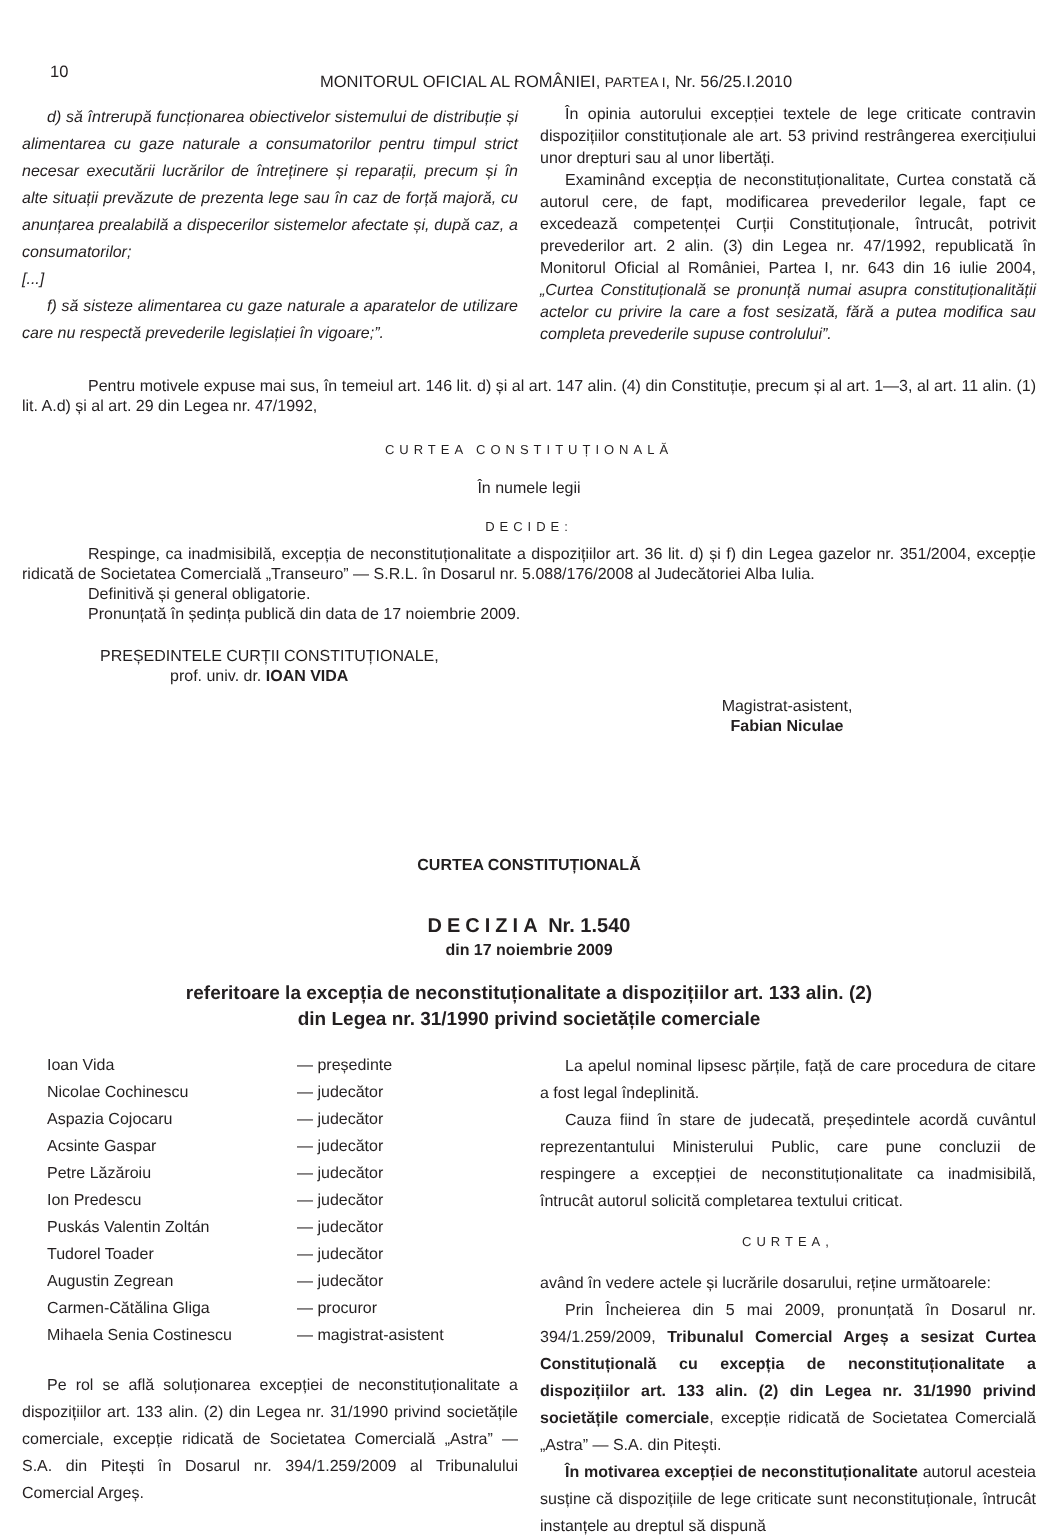10 MONITORUL OFICIAL AL ROMÂNIEI, PARTEA I, Nr. 56/25.I.2010
d) să întrerupă funcționarea obiectivelor sistemului de distribuție și alimentarea cu gaze naturale a consumatorilor pentru timpul strict necesar executării lucrărilor de întreținere și reparații, precum și în alte situații prevăzute de prezenta lege sau în caz de forță majoră, cu anunțarea prealabilă a dispecerilor sistemelor afectate și, după caz, a consumatorilor;
[...]
f) să sisteze alimentarea cu gaze naturale a aparatelor de utilizare care nu respectă prevederile legislației în vigoare;”.
În opinia autorului excepției textele de lege criticate contravin dispozițiilor constituționale ale art. 53 privind restrângerea exercițiului unor drepturi sau al unor libertăți.
Examinând excepția de neconstituționalitate, Curtea constată că autorul cere, de fapt, modificarea prevederilor legale, fapt ce excedează competenței Curții Constituționale, întrucât, potrivit prevederilor art. 2 alin. (3) din Legea nr. 47/1992, republicată în Monitorul Oficial al României, Partea I, nr. 643 din 16 iulie 2004, „Curtea Constituțională se pronunță numai asupra constituționalității actelor cu privire la care a fost sesizată, fără a putea modifica sau completa prevederile supuse controlului”.
Pentru motivele expuse mai sus, în temeiul art. 146 lit. d) și al art. 147 alin. (4) din Constituție, precum și al art. 1—3, al art. 11 alin. (1) lit. A.d) și al art. 29 din Legea nr. 47/1992,
CURTEA CONSTITUȚIONALĂ
În numele legii
DECIDE:
Respinge, ca inadmisibilă, excepția de neconstituționalitate a dispozițiilor art. 36 lit. d) și f) din Legea gazelor nr. 351/2004, excepție ridicată de Societatea Comercială „Transeuro” — S.R.L. în Dosarul nr. 5.088/176/2008 al Judecătoriei Alba Iulia.
Definitivă și general obligatorie.
Pronunțată în ședința publică din data de 17 noiembrie 2009.
PREȘEDINTELE CURȚII CONSTITUȚIONALE,
prof. univ. dr. IOAN VIDA
Magistrat-asistent,
Fabian Niculae
CURTEA CONSTITUȚIONALĂ
DECIZIA Nr. 1.540
din 17 noiembrie 2009
referitoare la excepția de neconstituționalitate a dispozițiilor art. 133 alin. (2)
din Legea nr. 31/1990 privind societățile comerciale
| Ioan Vida | — președinte |
| Nicolae Cochinescu | — judecător |
| Aspazia Cojocaru | — judecător |
| Acsinte Gaspar | — judecător |
| Petre Lăzăroiu | — judecător |
| Ion Predescu | — judecător |
| Puskás Valentin Zoltán | — judecător |
| Tudorel Toader | — judecător |
| Augustin Zegrean | — judecător |
| Carmen-Cătălina Gliga | — procuror |
| Mihaela Senia Costinescu | — magistrat-asistent |
Pe rol se află soluționarea excepției de neconstituționalitate a dispozițiilor art. 133 alin. (2) din Legea nr. 31/1990 privind societățile comerciale, excepție ridicată de Societatea Comercială „Astra” — S.A. din Pitești în Dosarul nr. 394/1.259/2009 al Tribunalului Comercial Argeș.
La apelul nominal lipsesc părțile, față de care procedura de citare a fost legal îndeplinită.
Cauza fiind în stare de judecată, președintele acordă cuvântul reprezentantului Ministerului Public, care pune concluzii de respingere a excepției de neconstituționalitate ca inadmisibilă, întrucât autorul solicită completarea textului criticat.
CURTEA,
având în vedere actele și lucrările dosarului, reține următoarele:
Prin Încheierea din 5 mai 2009, pronunțată în Dosarul nr. 394/1.259/2009, Tribunalul Comercial Argeș a sesizat Curtea Constituțională cu excepția de neconstituționalitate a dispozițiilor art. 133 alin. (2) din Legea nr. 31/1990 privind societățile comerciale, excepție ridicată de Societatea Comercială „Astra” — S.A. din Pitești.
În motivarea excepției de neconstituționalitate autorul acesteia susține că dispozițiile de lege criticate sunt neconstituționale, întrucât instanțele au dreptul să dispună